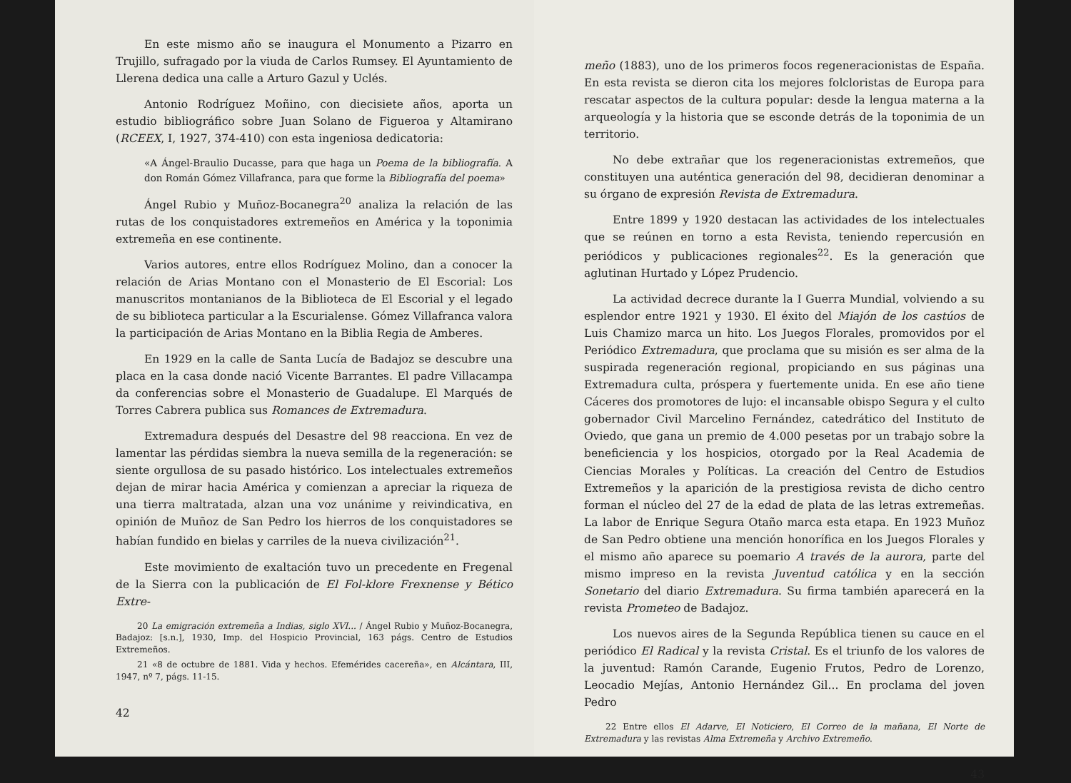En este mismo año se inaugura el Monumento a Pizarro en Trujillo, sufragado por la viuda de Carlos Rumsey. El Ayuntamiento de Llerena dedica una calle a Arturo Gazul y Uclés.
Antonio Rodríguez Moñino, con diecisiete años, aporta un estudio bibliográfico sobre Juan Solano de Figueroa y Altamirano (RCEEX, I, 1927, 374-410) con esta ingeniosa dedicatoria:
«A Ángel-Braulio Ducasse, para que haga un Poema de la bibliografía. A don Román Gómez Villafranca, para que forme la Bibliografía del poema»
Ángel Rubio y Muñoz-Bocanegra<sup>20</sup> analiza la relación de las rutas de los conquistadores extremeños en América y la toponimia extremeña en ese continente.
Varios autores, entre ellos Rodríguez Molino, dan a conocer la relación de Arias Montano con el Monasterio de El Escorial: Los manuscritos montanianos de la Biblioteca de El Escorial y el legado de su biblioteca particular a la Escurialense. Gómez Villafranca valora la participación de Arias Montano en la Biblia Regia de Amberes.
En 1929 en la calle de Santa Lucía de Badajoz se descubre una placa en la casa donde nació Vicente Barrantes. El padre Villacampa da conferencias sobre el Monasterio de Guadalupe. El Marqués de Torres Cabrera publica sus Romances de Extremadura.
Extremadura después del Desastre del 98 reacciona. En vez de lamentar las pérdidas siembra la nueva semilla de la regeneración: se siente orgullosa de su pasado histórico. Los intelectuales extremeños dejan de mirar hacia América y comienzan a apreciar la riqueza de una tierra maltratada, alzan una voz unánime y reivindicativa, en opinión de Muñoz de San Pedro los hierros de los conquistadores se habían fundido en bielas y carriles de la nueva civilización<sup>21</sup>.
Este movimiento de exaltación tuvo un precedente en Fregenal de la Sierra con la publicación de El Fol-klore Frexnense y Bético Extre-
20 La emigración extremeña a Indias, siglo XVI... / Ángel Rubio y Muñoz-Bocanegra, Badajoz: [s.n.], 1930, Imp. del Hospicio Provincial, 163 págs. Centro de Estudios Extremeños.
21 «8 de octubre de 1881. Vida y hechos. Efemérides cacereña», en Alcántara, III, 1947, nº 7, págs. 11-15.
42
meño (1883), uno de los primeros focos regeneracionistas de España. En esta revista se dieron cita los mejores folcloristas de Europa para rescatar aspectos de la cultura popular: desde la lengua materna a la arqueología y la historia que se esconde detrás de la toponimia de un territorio.
No debe extrañar que los regeneracionistas extremeños, que constituyen una auténtica generación del 98, decidieran denominar a su órgano de expresión Revista de Extremadura.
Entre 1899 y 1920 destacan las actividades de los intelectuales que se reúnen en torno a esta Revista, teniendo repercusión en periódicos y publicaciones regionales<sup>22</sup>. Es la generación que aglutinan Hurtado y López Prudencio.
La actividad decrece durante la I Guerra Mundial, volviendo a su esplendor entre 1921 y 1930. El éxito del Miajón de los castúos de Luis Chamizo marca un hito. Los Juegos Florales, promovidos por el Periódico Extremadura, que proclama que su misión es ser alma de la suspirada regeneración regional, propiciando en sus páginas una Extremadura culta, próspera y fuertemente unida. En ese año tiene Cáceres dos promotores de lujo: el incansable obispo Segura y el culto gobernador Civil Marcelino Fernández, catedrático del Instituto de Oviedo, que gana un premio de 4.000 pesetas por un trabajo sobre la beneficiencia y los hospicios, otorgado por la Real Academia de Ciencias Morales y Políticas. La creación del Centro de Estudios Extremeños y la aparición de la prestigiosa revista de dicho centro forman el núcleo del 27 de la edad de plata de las letras extremeñas. La labor de Enrique Segura Otaño marca esta etapa. En 1923 Muñoz de San Pedro obtiene una mención honorífica en los Juegos Florales y el mismo año aparece su poemario A través de la aurora, parte del mismo impreso en la revista Juventud católica y en la sección Sonetario del diario Extremadura. Su firma también aparecerá en la revista Prometeo de Badajoz.
Los nuevos aires de la Segunda República tienen su cauce en el periódico El Radical y la revista Cristal. Es el triunfo de los valores de la juventud: Ramón Carande, Eugenio Frutos, Pedro de Lorenzo, Leocadio Mejías, Antonio Hernández Gil... En proclama del joven Pedro
22 Entre ellos El Adarve, El Noticiero, El Correo de la mañana, El Norte de Extremadura y las revistas Alma Extremeña y Archivo Extremeño.
43